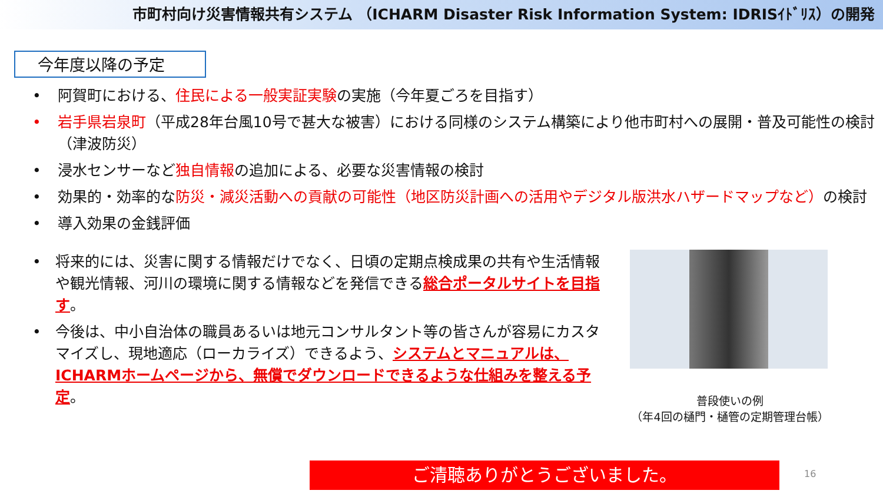市町村向け災害情報共有システム （ICHARM Disaster Risk Information System: IDRISｲﾄﾞﾘｽ）の開発
今年度以降の予定
• 阿賀町における、住民による一般実証実験の実施（今年夏ごろを目指す）
• 岩手県岩泉町（平成28年台風10号で甚大な被害）における同様のシステム構築により他市町村への展開・普及可能性の検討（津波防災）
• 浸水センサーなど独自情報の追加による、必要な災害情報の検討
• 効果的・効率的な防災・減災活動への貢献の可能性（地区防災計画への活用やデジタル版洪水ハザードマップなど）の検討
• 導入効果の金銭評価
• 将来的には、災害に関する情報だけでなく、日頃の定期点検成果の共有や生活情報や観光情報、河川の環境に関する情報などを発信できる総合ポータルサイトを目指す。
• 今後は、中小自治体の職員あるいは地元コンサルタント等の皆さんが容易にカスタマイズし、現地適応（ローカライズ）できるよう、システムとマニュアルは、ICHARMホームページから、無償でダウンロードできるような仕組みを整える予定。
普段使いの例
（年4回の樋門・樋管の定期管理台帳）
ご清聴ありがとうございました。 16